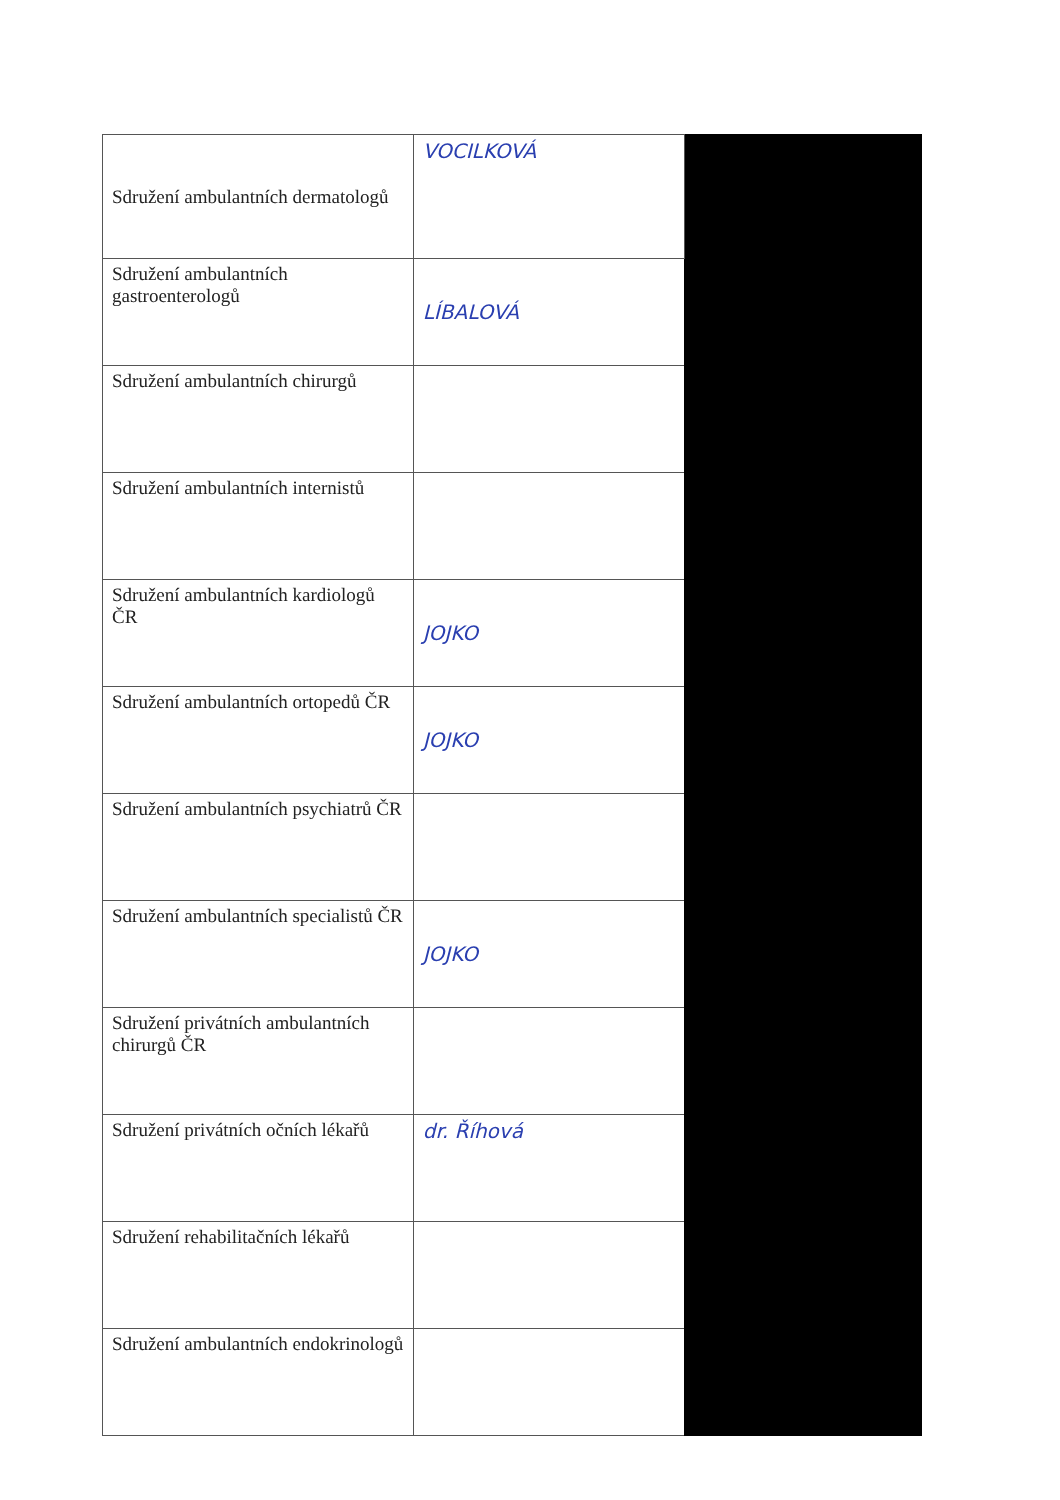| Sdružení ambulantních dermatologů | VOCILKOVÁ | |
| Sdružení ambulantních gastroenterologů | LÍBALOVÁ | |
| Sdružení ambulantních chirurgů | | |
| Sdružení ambulantních internistů | | |
| Sdružení ambulantních kardiologů ČR | JOJKO | |
| Sdružení ambulantních ortopedů ČR | JOJKO | |
| Sdružení ambulantních psychiatrů ČR | | |
| Sdružení ambulantních specialistů ČR | JOJKO | |
| Sdružení privátních ambulantních chirurgů ČR | | |
| Sdružení privátních očních lékařů | dr. Říhová | |
| Sdružení rehabilitačních lékařů | | |
| Sdružení ambulantních endokrinologů | | |